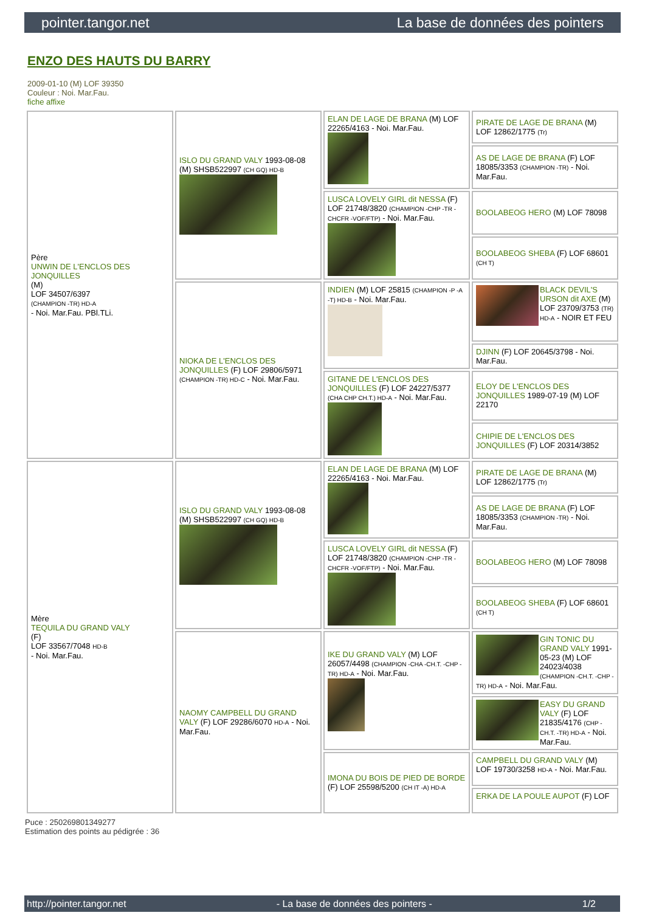pointer.tangor.net La base de données des pointers
ENZO DES HAUTS DU BARRY
2009-01-10 (M) LOF 39350
Couleur : Noi. Mar.Fau.
fiche affixe
| Père UNWIN DE L'ENCLOS DES JONQUILLES (M) LOF 34507/6397 (CHAMPION -TR) HD-A - Noi. Mar.Fau. PBl.TLi. | ISLO DU GRAND VALY 1993-08-08 (M) SHSB522997 (CH GQ) HD-B | ELAN DE LAGE DE BRANA (M) LOF 22265/4163 - Noi. Mar.Fau. | PIRATE DE LAGE DE BRANA (M) LOF 12862/1775 (Tr) |
| | | | AS DE LAGE DE BRANA (F) LOF 18085/3353 (CHAMPION -TR) - Noi. Mar.Fau. |
| | | LUSCA LOVELY GIRL dit NESSA (F) LOF 21748/3820 (CHAMPION -CHP -TR -CHCFR -VOF/FTP) - Noi. Mar.Fau. | BOOLABEOG HERO (M) LOF 78098 |
| | | | BOOLABEOG SHEBA (F) LOF 68601 (CH T) |
| | NIOKA DE L'ENCLOS DES JONQUILLES (F) LOF 29806/5971 (CHAMPION -TR) HD-C - Noi. Mar.Fau. | INDIEN (M) LOF 25815 (CHAMPION -P -A -T) HD-B - Noi. Mar.Fau. | BLACK DEVIL'S URSON dit AXE (M) LOF 23709/3753 (TR) HD-A - NOIR ET FEU |
| | | | DJINN (F) LOF 20645/3798 - Noi. Mar.Fau. |
| | | GITANE DE L'ENCLOS DES JONQUILLES (F) LOF 24227/5377 (CHA CHP CH.T.) HD-A - Noi. Mar.Fau. | ELOY DE L'ENCLOS DES JONQUILLES 1989-07-19 (M) LOF 22170 |
| | | | CHIPIE DE L'ENCLOS DES JONQUILLES (F) LOF 20314/3852 |
| Mère TEQUILA DU GRAND VALY (F) LOF 33567/7048 HD-B - Noi. Mar.Fau. | ISLO DU GRAND VALY 1993-08-08 (M) SHSB522997 (CH GQ) HD-B | ELAN DE LAGE DE BRANA (M) LOF 22265/4163 - Noi. Mar.Fau. | PIRATE DE LAGE DE BRANA (M) LOF 12862/1775 (Tr) |
| | | | AS DE LAGE DE BRANA (F) LOF 18085/3353 (CHAMPION -TR) - Noi. Mar.Fau. |
| | | LUSCA LOVELY GIRL dit NESSA (F) LOF 21748/3820 (CHAMPION -CHP -TR -CHCFR -VOF/FTP) - Noi. Mar.Fau. | BOOLABEOG HERO (M) LOF 78098 |
| | | | BOOLABEOG SHEBA (F) LOF 68601 (CH T) |
| | NAOMY CAMPBELL DU GRAND VALY (F) LOF 29286/6070 HD-A - Noi. Mar.Fau. | IKE DU GRAND VALY (M) LOF 26057/4498 (CHAMPION -CHA -CH.T. -CHP -TR) HD-A - Noi. Mar.Fau. | GIN TONIC DU GRAND VALY 1991-05-23 (M) LOF 24023/4038 (CHAMPION -CH.T. -CHP -TR) HD-A - Noi. Mar.Fau. |
| | | | EASY DU GRAND VALY (F) LOF 21835/4176 (CHP -CH.T. -TR) HD-A - Noi. Mar.Fau. |
| | | IMONA DU BOIS DE PIED DE BORDE (F) LOF 25598/5200 (CH IT -A) HD-A | CAMPBELL DU GRAND VALY (M) LOF 19730/3258 HD-A - Noi. Mar.Fau. |
| | | | ERKA DE LA POULE AUPOT (F) LOF |
Puce : 250269801349277
Estimation des points au pédigrée : 36
http://pointer.tangor.net - La base de données des pointers - 1/2